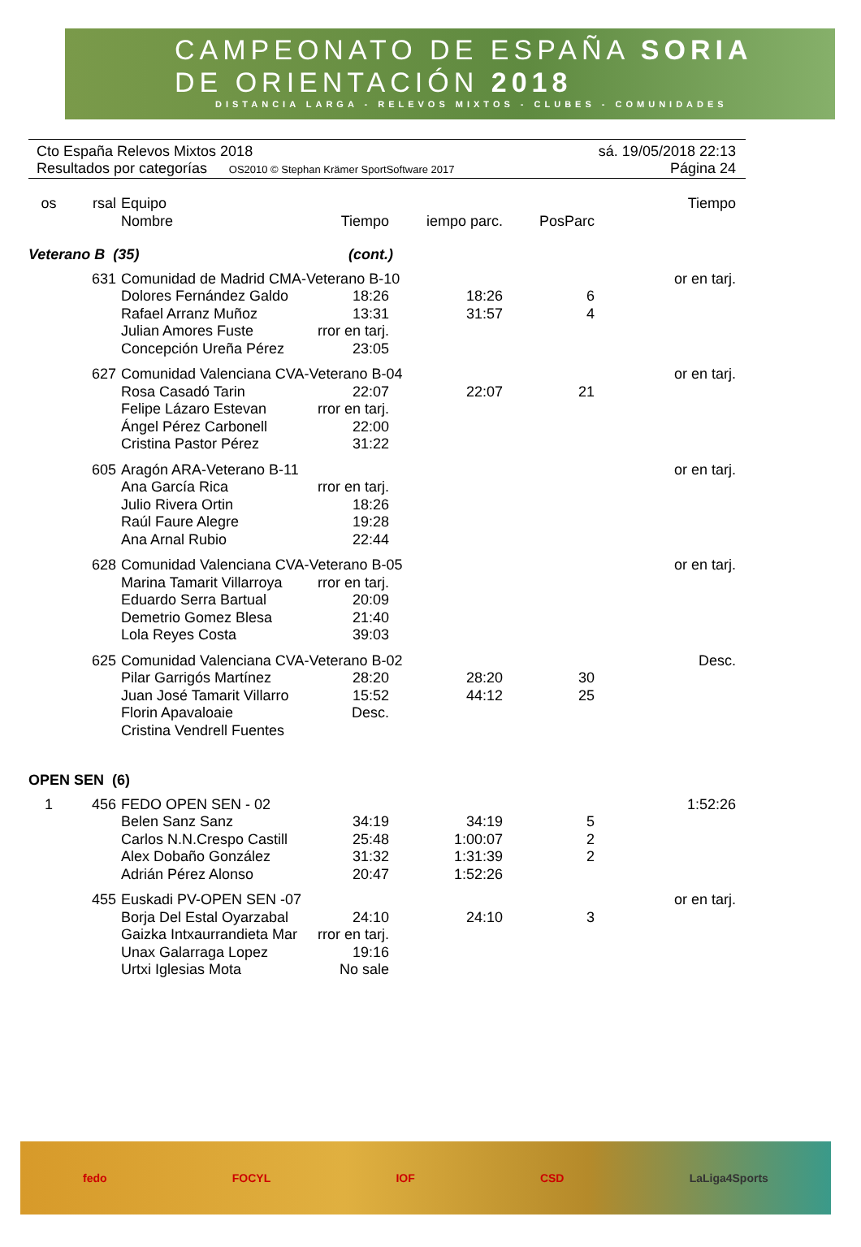CAMPEONATO DE ESPAÑA SORIA
DE ORIENTACIÓN 2018
DISTANCIA LARGA - RELEVOS MIXTOS - CLUBES - COMUNIDADES
Cto España Relevos Mixtos 2018 sá. 19/05/2018 22:13
Resultados por categorías OS2010 © Stephan Krämer SportSoftware 2017 Página 24
| os | rsal | Equipo Nombre | Tiempo | iempo parc. | PosParc | Tiempo |
| --- | --- | --- | --- | --- | --- | --- |
| Veterano B (35) | | | (cont.) | | | |
| | 631 | Comunidad de Madrid CMA-Veterano B-10 | | | | or en tarj. |
| | | Dolores Fernández Galdo | 18:26 | 18:26 | 6 | |
| | | Rafael Arranz Muñoz | 13:31 | 31:57 | 4 | |
| | | Julian Amores Fuste | rror en tarj. | | | |
| | | Concepción Ureña Pérez | 23:05 | | | |
| | 627 | Comunidad Valenciana CVA-Veterano B-04 | | | | or en tarj. |
| | | Rosa Casadó Tarin | 22:07 | 22:07 | 21 | |
| | | Felipe Lázaro Estevan | rror en tarj. | | | |
| | | Ángel Pérez Carbonell | 22:00 | | | |
| | | Cristina Pastor Pérez | 31:22 | | | |
| | 605 | Aragón ARA-Veterano B-11 | | | | or en tarj. |
| | | Ana García Rica | rror en tarj. | | | |
| | | Julio Rivera Ortin | 18:26 | | | |
| | | Raúl Faure Alegre | 19:28 | | | |
| | | Ana Arnal Rubio | 22:44 | | | |
| | 628 | Comunidad Valenciana CVA-Veterano B-05 | | | | or en tarj. |
| | | Marina Tamarit Villarroya | rror en tarj. | | | |
| | | Eduardo Serra Bartual | 20:09 | | | |
| | | Demetrio Gomez Blesa | 21:40 | | | |
| | | Lola Reyes Costa | 39:03 | | | |
| | 625 | Comunidad Valenciana CVA-Veterano B-02 | | | | Desc. |
| | | Pilar Garrigós Martínez | 28:20 | 28:20 | 30 | |
| | | Juan José Tamarit Villarro | 15:52 | 44:12 | 25 | |
| | | Florin Apavaloaie | Desc. | | | |
| | | Cristina Vendrell Fuentes | | | | |
| OPEN SEN (6) | | | | | | |
| 1 | 456 | FEDO OPEN SEN - 02 | | | | 1:52:26 |
| | | Belen Sanz Sanz | 34:19 | 34:19 | 5 | |
| | | Carlos N.N.Crespo Castill | 25:48 | 1:00:07 | 2 | |
| | | Alex Dobaño González | 31:32 | 1:31:39 | 2 | |
| | | Adrián Pérez Alonso | 20:47 | 1:52:26 | | |
| | 455 | Euskadi PV-OPEN SEN -07 | | | | or en tarj. |
| | | Borja Del Estal Oyarzabal | 24:10 | 24:10 | 3 | |
| | | Gaizka Intxaurrandieta Mar | rror en tarj. | | | |
| | | Unax Galarraga Lopez | 19:16 | | | |
| | | Urtxi Iglesias Mota | No sale | | | |
fedo FOCYL IOF CSD LaLiga4Sports